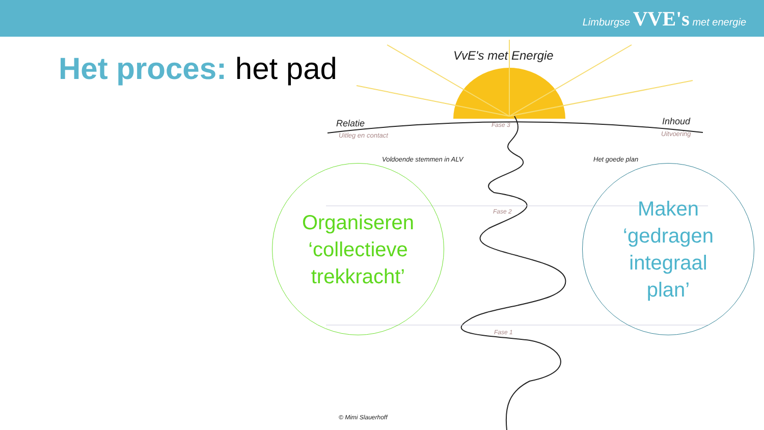Limburgse VVE's met energie
Het proces: het pad VvE's met Energie
Relatie
Uitleg en contact
Inhoud
Uitvoering
Fase 3
Voldoende stemmen in ALV Het goede plan
Fase 2
Fase 1
© Mimi Slauerhoff
Organiseren
‘collectieve
trekkracht’
Maken
‘gedragen
integraal
plan’